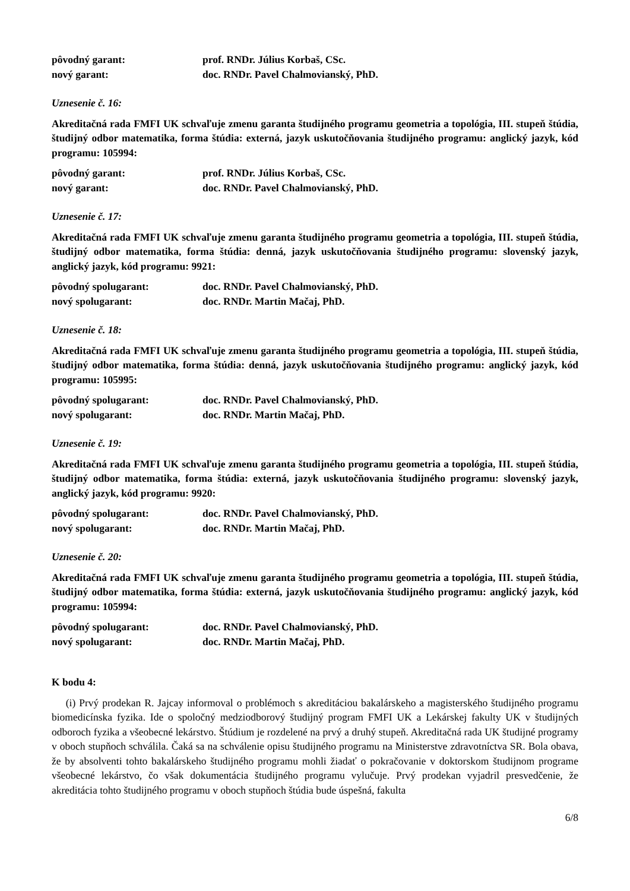pôvodný garant: prof. RNDr. Július Korbaš, CSc.
nový garant: doc. RNDr. Pavel Chalmovianský, PhD.
Uznesenie č. 16:
Akreditačná rada FMFI UK schvaľuje zmenu garanta študijného programu geometria a topológia, III. stupeň štúdia, študijný odbor matematika, forma štúdia: externá, jazyk uskutočňovania študijného programu: anglický jazyk, kód programu: 105994:
pôvodný garant: prof. RNDr. Július Korbaš, CSc.
nový garant: doc. RNDr. Pavel Chalmovianský, PhD.
Uznesenie č. 17:
Akreditačná rada FMFI UK schvaľuje zmenu garanta študijného programu geometria a topológia, III. stupeň štúdia, študijný odbor matematika, forma štúdia: denná, jazyk uskutočňovania študijného programu: slovenský jazyk, anglický jazyk, kód programu: 9921:
pôvodný spolugarant: doc. RNDr. Pavel Chalmovianský, PhD.
nový spolugarant: doc. RNDr. Martin Mačaj, PhD.
Uznesenie č. 18:
Akreditačná rada FMFI UK schvaľuje zmenu garanta študijného programu geometria a topológia, III. stupeň štúdia, študijný odbor matematika, forma štúdia: denná, jazyk uskutočňovania študijného programu: anglický jazyk, kód programu: 105995:
pôvodný spolugarant: doc. RNDr. Pavel Chalmovianský, PhD.
nový spolugarant: doc. RNDr. Martin Mačaj, PhD.
Uznesenie č. 19:
Akreditačná rada FMFI UK schvaľuje zmenu garanta študijného programu geometria a topológia, III. stupeň štúdia, študijný odbor matematika, forma štúdia: externá, jazyk uskutočňovania študijného programu: slovenský jazyk, anglický jazyk, kód programu: 9920:
pôvodný spolugarant: doc. RNDr. Pavel Chalmovianský, PhD.
nový spolugarant: doc. RNDr. Martin Mačaj, PhD.
Uznesenie č. 20:
Akreditačná rada FMFI UK schvaľuje zmenu garanta študijného programu geometria a topológia, III. stupeň štúdia, študijný odbor matematika, forma štúdia: externá, jazyk uskutočňovania študijného programu: anglický jazyk, kód programu: 105994:
pôvodný spolugarant: doc. RNDr. Pavel Chalmovianský, PhD.
nový spolugarant: doc. RNDr. Martin Mačaj, PhD.
K bodu 4:
(i) Prvý prodekan R. Jajcay informoval o problémoch s akreditáciou bakalárskeho a magisterského študijného programu biomedicínska fyzika. Ide o spoločný medziodborový študijný program FMFI UK a Lekárskej fakulty UK v študijných odboroch fyzika a všeobecné lekárstvo. Štúdium je rozdelené na prvý a druhý stupeň. Akreditačná rada UK študijné programy v oboch stupňoch schválila. Čaká sa na schválenie opisu študijného programu na Ministerstve zdravotníctva SR. Bola obava, že by absolventi tohto bakalárskeho študijného programu mohli žiadať o pokračovanie v doktorskom študijnom programe všeobecné lekárstvo, čo však dokumentácia študijného programu vylučuje. Prvý prodekan vyjadril presvedčenie, že akreditácia tohto študijného programu v oboch stupňoch štúdia bude úspešná, fakulta
6/8